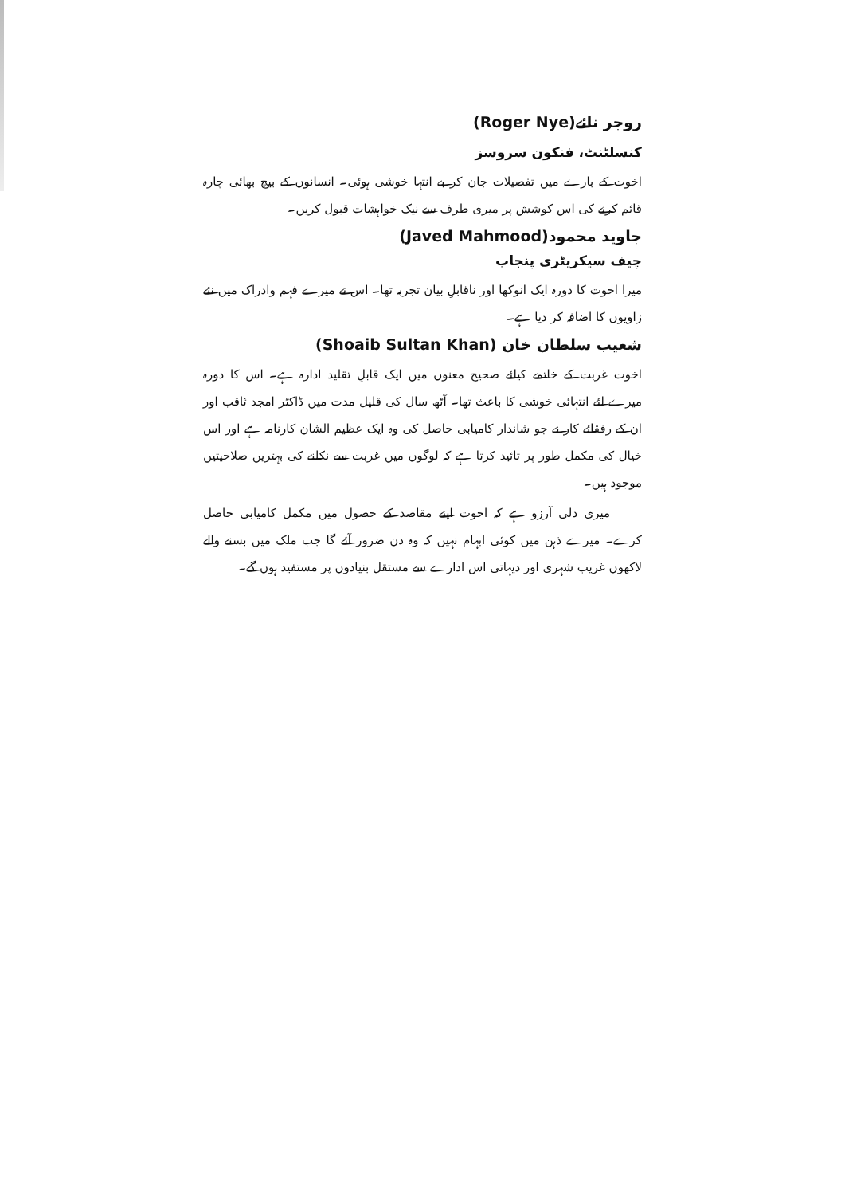روجر نائے(Roger Nye)
کنسلٹنٹ، فنکون سروسز
اخوت کے بارے میں تفصیلات جان کر بے انتہا خوشی ہوئی۔ انسانوں کے بیچ بھائی چارہ قائم کرنے کی اس کوشش پر میری طرف سے نیک خواہشات قبول کریں۔
جاوید محمود(Javed Mahmood)
چیف سیکریٹری پنجاب
میرا اخوت کا دورہ ایک انوکھا اور ناقابلِ بیان تجربہ تھا۔ اس نے میرے فہم وادراک میں نئے زاویوں کا اضافہ کر دیا ہے۔
شعیب سلطان خان (Shoaib Sultan Khan)
اخوت غربت کے خاتمے کیلئے صحیح معنوں میں ایک قابلِ تقلید ادارہ ہے۔ اس کا دورہ میرے لئے انتہائی خوشی کا باعث تھا۔ آٹھ سال کی قلیل مدت میں ڈاکٹر امجد ثاقب اور ان کے رفقائے کار نے جو شاندار کامیابی حاصل کی وہ ایک عظیم الشان کارنامہ ہے اور اس خیال کی مکمل طور پر تائید کرتا ہے کہ لوگوں میں غربت سے نکلنے کی بہترین صلاحیتیں موجود ہیں۔
میری دلی آرزو ہے کہ اخوت اپنے مقاصد کے حصول میں مکمل کامیابی حاصل کرے۔ میرے ذہن میں کوئی ابہام نہیں کہ وہ دن ضرور آئے گا جب ملک میں بسنے والے لاکھوں غریب شہری اور دیہاتی اس ادارے سے مستقل بنیادوں پر مستفید ہوں گے۔